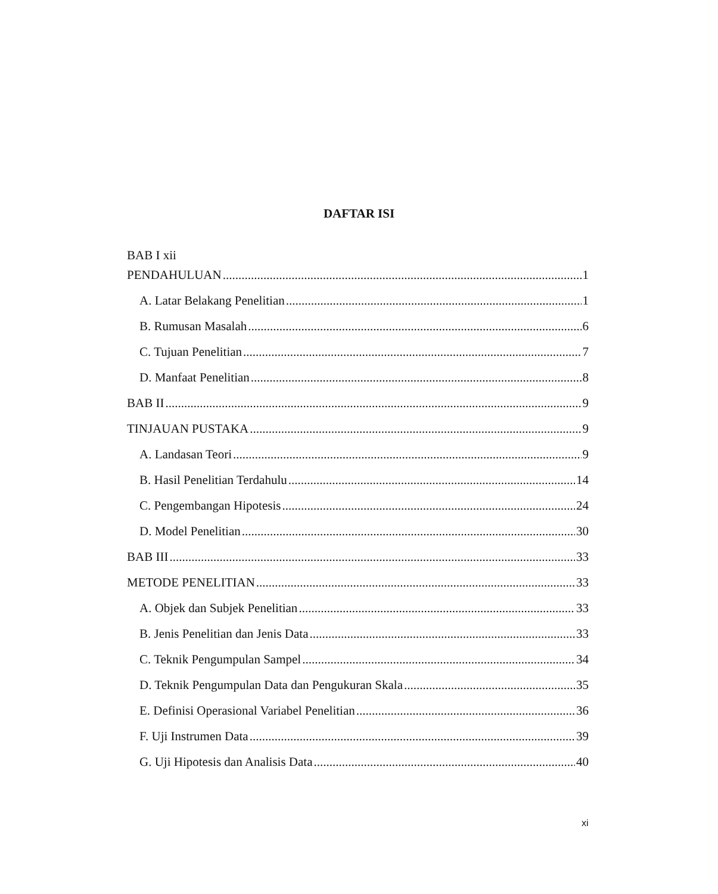DAFTAR ISI
BAB I xii
PENDAHULUAN 1
A. Latar Belakang Penelitian 1
B. Rumusan Masalah 6
C. Tujuan Penelitian 7
D. Manfaat Penelitian 8
BAB II 9
TINJAUAN PUSTAKA 9
A. Landasan Teori 9
B. Hasil Penelitian Terdahulu 14
C. Pengembangan Hipotesis 24
D. Model Penelitian 30
BAB III 33
METODE PENELITIAN 33
A. Objek dan Subjek Penelitian 33
B. Jenis Penelitian dan Jenis Data 33
C. Teknik Pengumpulan Sampel 34
D. Teknik Pengumpulan Data dan Pengukuran Skala 35
E. Definisi Operasional Variabel Penelitian 36
F. Uji Instrumen Data 39
G. Uji Hipotesis dan Analisis Data 40
xi